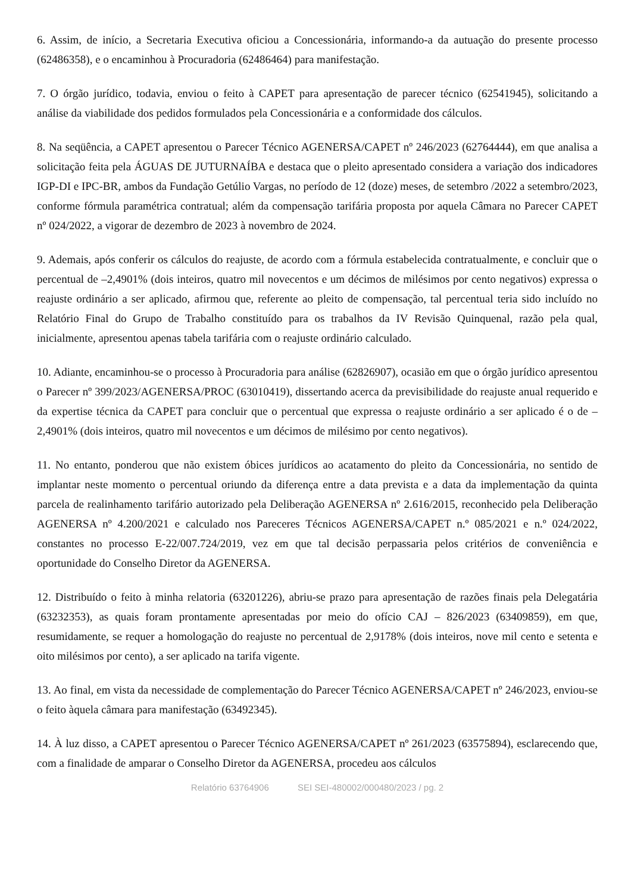6. Assim, de início, a Secretaria Executiva oficiou a Concessionária, informando-a da autuação do presente processo (62486358), e o encaminhou à Procuradoria (62486464) para manifestação.
7. O órgão jurídico, todavia, enviou o feito à CAPET para apresentação de parecer técnico (62541945), solicitando a análise da viabilidade dos pedidos formulados pela Concessionária e a conformidade dos cálculos.
8. Na seqüência, a CAPET apresentou o Parecer Técnico AGENERSA/CAPET nº 246/2023 (62764444), em que analisa a solicitação feita pela ÁGUAS DE JUTURNAÍBA e destaca que o pleito apresentado considera a variação dos indicadores IGP-DI e IPC-BR, ambos da Fundação Getúlio Vargas, no período de 12 (doze) meses, de setembro /2022 a setembro/2023, conforme fórmula paramétrica contratual; além da compensação tarifária proposta por aquela Câmara no Parecer CAPET nº 024/2022, a vigorar de dezembro de 2023 à novembro de 2024.
9. Ademais, após conferir os cálculos do reajuste, de acordo com a fórmula estabelecida contratualmente, e concluir que o percentual de –2,4901% (dois inteiros, quatro mil novecentos e um décimos de milésimos por cento negativos) expressa o reajuste ordinário a ser aplicado, afirmou que, referente ao pleito de compensação, tal percentual teria sido incluído no Relatório Final do Grupo de Trabalho constituído para os trabalhos da IV Revisão Quinquenal, razão pela qual, inicialmente, apresentou apenas tabela tarifária com o reajuste ordinário calculado.
10. Adiante, encaminhou-se o processo à Procuradoria para análise (62826907), ocasião em que o órgão jurídico apresentou o Parecer nº 399/2023/AGENERSA/PROC (63010419), dissertando acerca da previsibilidade do reajuste anual requerido e da expertise técnica da CAPET para concluir que o percentual que expressa o reajuste ordinário a ser aplicado é o de –2,4901% (dois inteiros, quatro mil novecentos e um décimos de milésimo por cento negativos).
11. No entanto, ponderou que não existem óbices jurídicos ao acatamento do pleito da Concessionária, no sentido de implantar neste momento o percentual oriundo da diferença entre a data prevista e a data da implementação da quinta parcela de realinhamento tarifário autorizado pela Deliberação AGENERSA nº 2.616/2015, reconhecido pela Deliberação AGENERSA nº 4.200/2021 e calculado nos Pareceres Técnicos AGENERSA/CAPET n.º 085/2021 e n.º 024/2022, constantes no processo E-22/007.724/2019, vez em que tal decisão perpassaria pelos critérios de conveniência e oportunidade do Conselho Diretor da AGENERSA.
12. Distribuído o feito à minha relatoria (63201226), abriu-se prazo para apresentação de razões finais pela Delegatária (63232353), as quais foram prontamente apresentadas por meio do ofício CAJ – 826/2023 (63409859), em que, resumidamente, se requer a homologação do reajuste no percentual de 2,9178% (dois inteiros, nove mil cento e setenta e oito milésimos por cento), a ser aplicado na tarifa vigente.
13. Ao final, em vista da necessidade de complementação do Parecer Técnico AGENERSA/CAPET nº 246/2023, enviou-se o feito àquela câmara para manifestação (63492345).
14. À luz disso, a CAPET apresentou o Parecer Técnico AGENERSA/CAPET nº 261/2023 (63575894), esclarecendo que, com a finalidade de amparar o Conselho Diretor da AGENERSA, procedeu aos cálculos
Relatório 63764906 SEI SEI-480002/000480/2023 / pg. 2